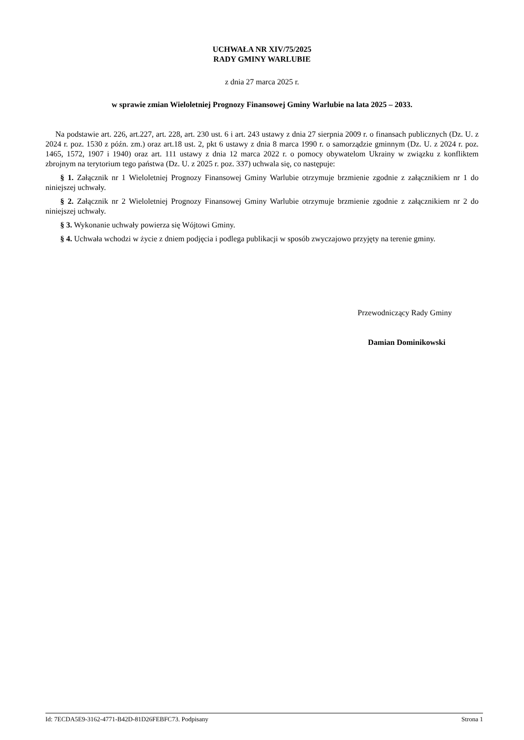UCHWAŁA NR XIV/75/2025
RADY GMINY WARLUBIE
z dnia 27 marca 2025 r.
w sprawie zmian Wieloletniej Prognozy Finansowej Gminy Warlubie na lata 2025 – 2033.
Na podstawie art. 226, art.227, art. 228, art. 230 ust. 6 i art. 243 ustawy z dnia 27 sierpnia 2009 r. o finansach publicznych (Dz. U. z 2024 r. poz. 1530 z późn. zm.) oraz art.18 ust. 2, pkt 6 ustawy z dnia 8 marca 1990 r. o samorządzie gminnym (Dz. U. z 2024 r. poz. 1465, 1572, 1907 i 1940) oraz art. 111 ustawy z dnia 12 marca 2022 r. o pomocy obywatelom Ukrainy w związku z konfliktem zbrojnym na terytorium tego państwa (Dz. U. z 2025 r. poz. 337) uchwala się, co następuje:
§ 1. Załącznik nr 1 Wieloletniej Prognozy Finansowej Gminy Warlubie otrzymuje brzmienie zgodnie z załącznikiem nr 1 do niniejszej uchwały.
§ 2. Załącznik nr 2 Wieloletniej Prognozy Finansowej Gminy Warlubie otrzymuje brzmienie zgodnie z załącznikiem nr 2 do niniejszej uchwały.
§ 3. Wykonanie uchwały powierza się Wójtowi Gminy.
§ 4. Uchwała wchodzi w życie z dniem podjęcia i podlega publikacji w sposób zwyczajowo przyjęty na terenie gminy.
Przewodniczący Rady Gminy
Damian Dominikowski
Id: 7ECDA5E9-3162-4771-B42D-81D26FEBFC73. Podpisany Strona 1